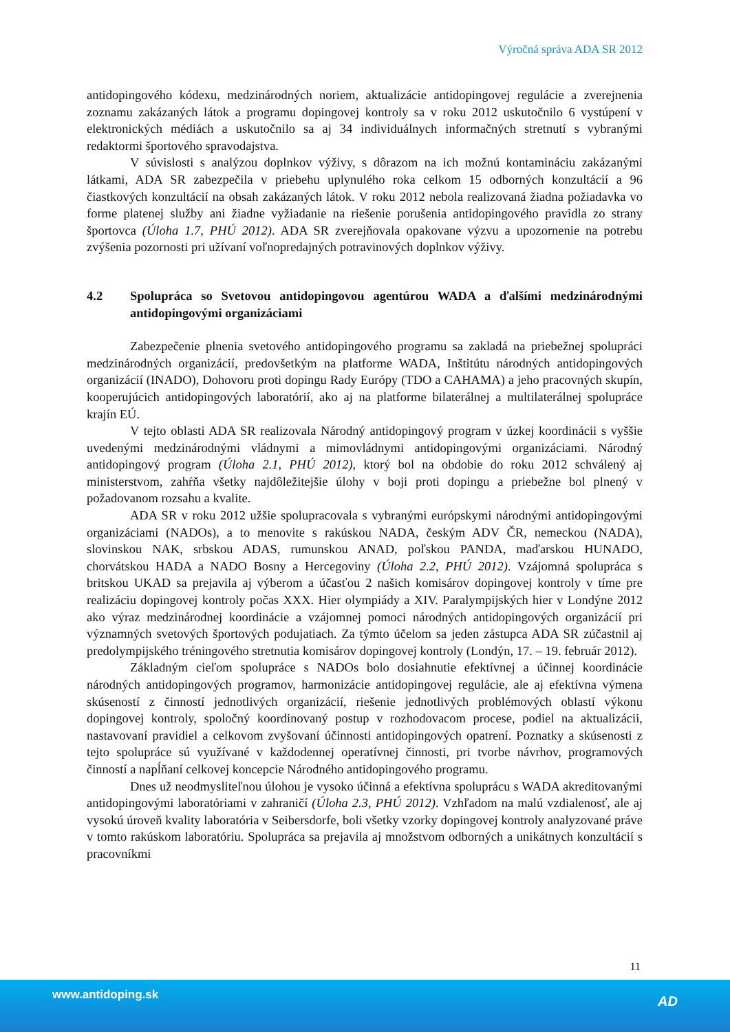Výročná správa ADA SR 2012
antidopingového kódexu, medzinárodných noriem, aktualizácie antidopingovej regulácie a zverejnenia zoznamu zakázaných látok a programu dopingovej kontroly sa v roku 2012 uskutočnilo 6 vystúpení v elektronických médiách a uskutočnilo sa aj 34 individuálnych informačných stretnutí s vybranými redaktormi športového spravodajstva.
V súvislosti s analýzou doplnkov výživy, s dôrazom na ich možnú kontamináciu zakázanými látkami, ADA SR zabezpečila v priebehu uplynulého roka celkom 15 odborných konzultácií a 96 čiastkových konzultácií na obsah zakázaných látok. V roku 2012 nebola realizovaná žiadna požiadavka vo forme platenej služby ani žiadne vyžiadanie na riešenie porušenia antidopingového pravidla zo strany športovca (Úloha 1.7, PHÚ 2012). ADA SR zverejňovala opakovane výzvu a upozornenie na potrebu zvýšenia pozornosti pri užívaní voľnopredajných potravinových doplnkov výživy.
4.2 Spolupráca so Svetovou antidopingovou agentúrou WADA a ďalšími medzinárodnými antidopingovými organizáciami
Zabezpečenie plnenia svetového antidopingového programu sa zakladá na priebežnej spolupráci medzinárodných organizácií, predovšetkým na platforme WADA, Inštitútu národných antidopingových organizácií (INADO), Dohovoru proti dopingu Rady Európy (TDO a CAHAMA) a jeho pracovných skupín, kooperujúcich antidopingových laboratórií, ako aj na platforme bilaterálnej a multilaterálnej spolupráce krajín EÚ.
V tejto oblasti ADA SR realizovala Národný antidopingový program v úzkej koordinácii s vyššie uvedenými medzinárodnými vládnymi a mimovládnymi antidopingovými organizáciami. Národný antidopingový program (Úloha 2.1, PHÚ 2012), ktorý bol na obdobie do roku 2012 schválený aj ministerstvom, zahŕňa všetky najdôležitejšie úlohy v boji proti dopingu a priebežne bol plnený v požadovanom rozsahu a kvalite.
ADA SR v roku 2012 užšie spolupracovala s vybranými európskymi národnými antidopingovými organizáciami (NADOs), a to menovite s rakúskou NADA, českým ADV ČR, nemeckou (NADA), slovinskou NAK, srbskou ADAS, rumunskou ANAD, poľskou PANDA, maďarskou HUNADO, chorvátskou HADA a NADO Bosny a Hercegoviny (Úloha 2.2, PHÚ 2012). Vzájomná spolupráca s britskou UKAD sa prejavila aj výberom a účasťou 2 našich komisárov dopingovej kontroly v tíme pre realizáciu dopingovej kontroly počas XXX. Hier olympiády a XIV. Paralympijských hier v Londýne 2012 ako výraz medzinárodnej koordinácie a vzájomnej pomoci národných antidopingových organizácií pri významných svetových športových podujatiach. Za týmto účelom sa jeden zástupca ADA SR zúčastnil aj predolympijského tréningového stretnutia komisárov dopingovej kontroly (Londýn, 17. – 19. február 2012).
Základným cieľom spolupráce s NADOs bolo dosiahnutie efektívnej a účinnej koordinácie národných antidopingových programov, harmonizácie antidopingovej regulácie, ale aj efektívna výmena skúseností z činností jednotlivých organizácií, riešenie jednotlivých problémových oblastí výkonu dopingovej kontroly, spoločný koordinovaný postup v rozhodovacom procese, podiel na aktualizácii, nastavovaní pravidiel a celkovom zvyšovaní účinnosti antidopingových opatrení. Poznatky a skúsenosti z tejto spolupráce sú využívané v každodennej operatívnej činnosti, pri tvorbe návrhov, programových činností a napĺňaní celkovej koncepcie Národného antidopingového programu.
Dnes už neodmysliteľnou úlohou je vysoko účinná a efektívna spoluprácu s WADA akreditovanými antidopingovými laboratóriami v zahraničí (Úloha 2.3, PHÚ 2012). Vzhľadom na malú vzdialenosť, ale aj vysokú úroveň kvality laboratória v Seibersdorfe, boli všetky vzorky dopingovej kontroly analyzované práve v tomto rakúskom laboratóriu. Spolupráca sa prejavila aj množstvom odborných a unikátnych konzultácií s pracovníkmi
11
www.antidoping.sk AD